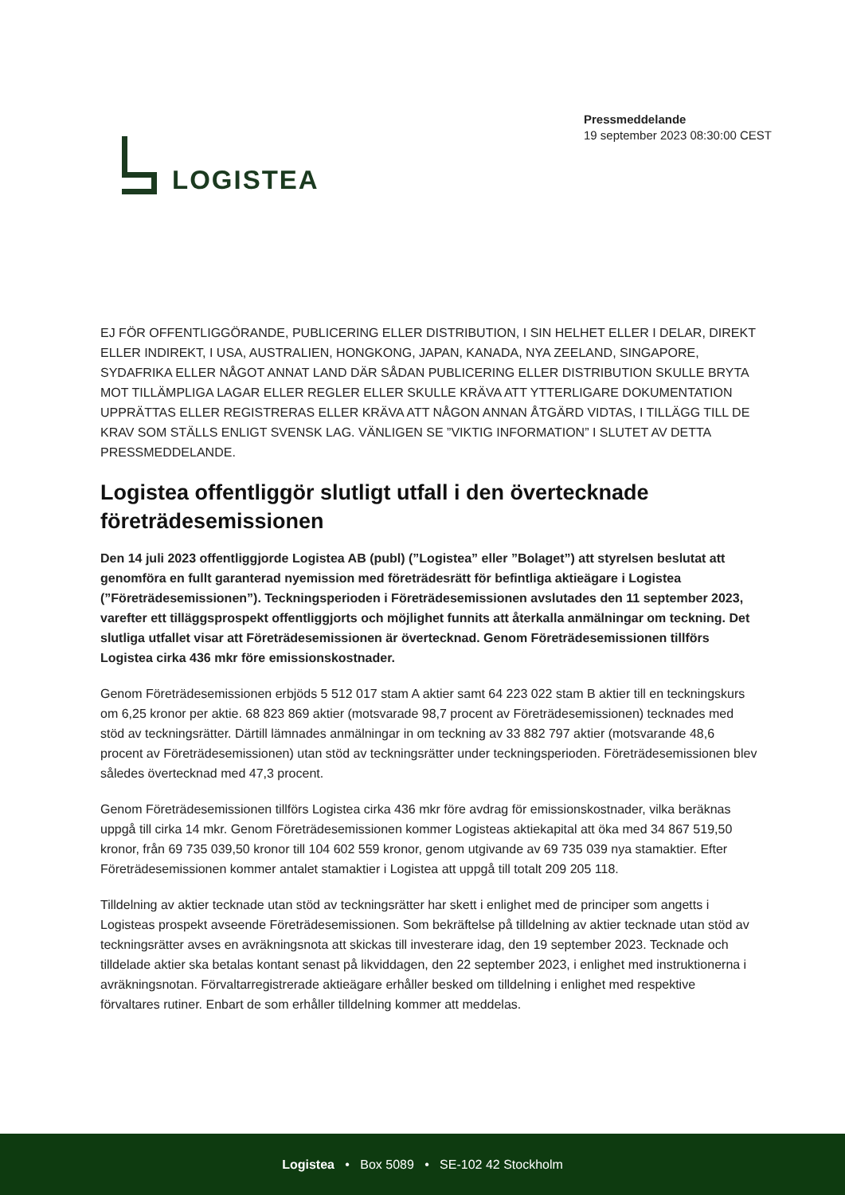LOGISTEA
Pressmeddelande
19 september 2023 08:30:00 CEST
EJ FÖR OFFENTLIGGÖRANDE, PUBLICERING ELLER DISTRIBUTION, I SIN HELHET ELLER I DELAR, DIREKT ELLER INDIREKT, I USA, AUSTRALIEN, HONGKONG, JAPAN, KANADA, NYA ZEELAND, SINGAPORE, SYDAFRIKA ELLER NÅGOT ANNAT LAND DÄR SÅDAN PUBLICERING ELLER DISTRIBUTION SKULLE BRYTA MOT TILLÄMPLIGA LAGAR ELLER REGLER ELLER SKULLE KRÄVA ATT YTTERLIGARE DOKUMENTATION UPPRÄTTAS ELLER REGISTRERAS ELLER KRÄVA ATT NÅGON ANNAN ÅTGÄRD VIDTAS, I TILLÄGG TILL DE KRAV SOM STÄLLS ENLIGT SVENSK LAG. VÄNLIGEN SE ”VIKTIG INFORMATION” I SLUTET AV DETTA PRESSMEDDELANDE.
Logistea offentliggör slutligt utfall i den övertecknade företrädesemissionen
Den 14 juli 2023 offentliggjorde Logistea AB (publ) (”Logistea” eller ”Bolaget”) att styrelsen beslutat att genomföra en fullt garanterad nyemission med företrädesrätt för befintliga aktieägare i Logistea (”Företrädesemissionen”). Teckningsperioden i Företrädesemissionen avslutades den 11 september 2023, varefter ett tilläggsprospekt offentliggjorts och möjlighet funnits att återkalla anmälningar om teckning. Det slutliga utfallet visar att Företrädesemissionen är övertecknad. Genom Företrädesemissionen tillförs Logistea cirka 436 mkr före emissionskostnader.
Genom Företrädesemissionen erbjöds 5 512 017 stam A aktier samt 64 223 022 stam B aktier till en teckningskurs om 6,25 kronor per aktie. 68 823 869 aktier (motsvarade 98,7 procent av Företrädesemissionen) tecknades med stöd av teckningsrätter. Därtill lämnades anmälningar in om teckning av 33 882 797 aktier (motsvarande 48,6 procent av Företrädesemissionen) utan stöd av teckningsrätter under teckningsperioden. Företrädesemissionen blev således övertecknad med 47,3 procent.
Genom Företrädesemissionen tillförs Logistea cirka 436 mkr före avdrag för emissionskostnader, vilka beräknas uppgå till cirka 14 mkr. Genom Företrädesemissionen kommer Logisteas aktiekapital att öka med 34 867 519,50 kronor, från 69 735 039,50 kronor till 104 602 559 kronor, genom utgivande av 69 735 039 nya stamaktier. Efter Företrädesemissionen kommer antalet stamaktier i Logistea att uppgå till totalt 209 205 118.
Tilldelning av aktier tecknade utan stöd av teckningsrätter har skett i enlighet med de principer som angetts i Logisteas prospekt avseende Företrädesemissionen. Som bekräftelse på tilldelning av aktier tecknade utan stöd av teckningsrätter avses en avräkningsnota att skickas till investerare idag, den 19 september 2023. Tecknade och tilldelade aktier ska betalas kontant senast på likviddagen, den 22 september 2023, i enlighet med instruktionerna i avräkningsnotan. Förvaltarregistrerade aktieägare erhåller besked om tilldelning i enlighet med respektive förvaltares rutiner. Enbart de som erhåller tilldelning kommer att meddelas.
Logistea • Box 5089 • SE-102 42 Stockholm